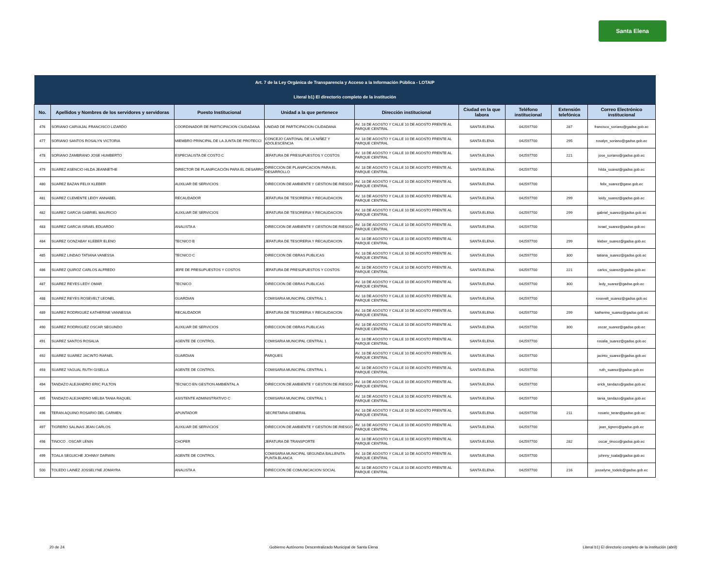Santa Elena
| Art. 7 de la Ley Orgánica de Transparencia y Acceso a la Información Pública - LOTAIP | | | | | | | | |
| --- | --- | --- | --- | --- | --- | --- | --- | --- |
| Literal b1) El directorio completo de la institución | | | | | | | | |
| No. | Apellidos y Nombres de los servidores y servidoras | Puesto Institucional | Unidad a la que pertenece | Dirección institucional | Ciudad en la que labora | Teléfono institucional | Extensión telefónica | Correo Electrónico institucional |
| 476 | SORIANO CARVAJAL FRANCISCO LIZARDO | COORDINADOR DE PARTICIPACION CIUDADANA | UNIDAD DE PARTICIPACION CIUDADANA | AV. 18 DE AGOSTO Y CALLE 10 DE AGOSTO FRENTE AL PARQUE CENTRAL | SANTA ELENA | 042597700 | 287 | francisco_soriano@gadse.gob.ec |
| 477 | SORIANO SANTOS ROSALYN VICTORIA | MIEMBRO PRINCIPAL DE LA JUNTA DE PROTECCI | CONCEJO CANTONAL DE LA NIÑEZ Y ADOLESCENCIA | AV. 18 DE AGOSTO Y CALLE 10 DE AGOSTO FRENTE AL PARQUE CENTRAL | SANTA ELENA | 042597700 | 295 | rosalyn_soriano@gadse.gob.ec |
| 478 | SORIANO ZAMBRANO JOSE HUMBERTO | ESPECIALISTA DE COSTO C | JEFATURA DE PRESUPUESTOS Y COSTOS | AV. 18 DE AGOSTO Y CALLE 10 DE AGOSTO FRENTE AL PARQUE CENTRAL | SANTA ELENA | 042597700 | 221 | jose_soriano@gadse.gob.ec |
| 479 | SUAREZ ASENCIO HILDA JEANNETHE | DIRECTOR DE PLANIFICACIÓN PARA EL DESARRO | DIRECCION DE PLANIFICACION PARA EL DESARROLLO | AV. 18 DE AGOSTO Y CALLE 10 DE AGOSTO FRENTE AL PARQUE CENTRAL | SANTA ELENA | 042597700 | | hilda_suarez@gadse.gob.ec |
| 480 | SUAREZ BAZAN FELIX KLEBER | AUXILIAR DE SERVICIOS | DIRECCION DE AMBIENTE Y GESTION DE RIESGO | AV. 18 DE AGOSTO Y CALLE 10 DE AGOSTO FRENTE AL PARQUE CENTRAL | SANTA ELENA | 042597700 | | felix_suarez@gase.gob.ec |
| 481 | SUAREZ CLEMENTE LEIDY ANNABEL | RECAUDADOR | JEFATURA DE TESORERIA Y RECAUDACION | AV. 18 DE AGOSTO Y CALLE 10 DE AGOSTO FRENTE AL PARQUE CENTRAL | SANTA ELENA | 042597700 | 299 | leidy_suarez@gadse.gob.ec |
| 482 | SUAREZ GARCIA GABRIEL MAURICIO | AUXILIAR DE SERVICIOS | JEFATURA DE TESORERIA Y RECAUDACION | AV. 18 DE AGOSTO Y CALLE 10 DE AGOSTO FRENTE AL PARQUE CENTRAL | SANTA ELENA | 042597700 | 299 | gabriel_suarez@gadse.gob.ec |
| 483 | SUAREZ GARCIA ISRAEL EDUARDO | ANALISTA A | DIRECCION DE AMBIENTE Y GESTION DE RIESGO | AV. 18 DE AGOSTO Y CALLE 10 DE AGOSTO FRENTE AL PARQUE CENTRAL | SANTA ELENA | 042597700 | | israel_suarez@gadse.gob.ec |
| 484 | SUAREZ GONZABAY KLEBER ELENO | TECNICO B | JEFATURA DE TESORERIA Y RECAUDACION | AV. 18 DE AGOSTO Y CALLE 10 DE AGOSTO FRENTE AL PARQUE CENTRAL | SANTA ELENA | 042597700 | 299 | kleber_suarez@gadse.gob.ec |
| 485 | SUAREZ LINDAO TATIANA VANESSA | TECNICO C | DIRECCION DE OBRAS PUBLICAS | AV. 18 DE AGOSTO Y CALLE 10 DE AGOSTO FRENTE AL PARQUE CENTRAL | SANTA ELENA | 042597700 | 300 | tatiana_suarez@gadse.gob.ec |
| 486 | SUAREZ QUIROZ CARLOS ALFREDO | JEFE DE PRESUPUESTOS Y COSTOS | JEFATURA DE PRESUPUESTOS Y COSTOS | AV. 18 DE AGOSTO Y CALLE 10 DE AGOSTO FRENTE AL PARQUE CENTRAL | SANTA ELENA | 042597700 | 221 | carlos_suarez@gadse.gob.ec |
| 487 | SUAREZ REYES LEDY OMAR | TECNICO | DIRECCION DE OBRAS PUBLICAS | AV. 18 DE AGOSTO Y CALLE 10 DE AGOSTO FRENTE AL PARQUE CENTRAL | SANTA ELENA | 042597700 | 300 | ledy_suarez@gadse.gob.ec |
| 488 | SUAREZ REYES ROSEVELT LEONEL | GUARDIAN | COMISARIA MUNICIPAL CENTRAL 1 | AV. 18 DE AGOSTO Y CALLE 10 DE AGOSTO FRENTE AL PARQUE CENTRAL | SANTA ELENA | 042597700 | | rosevelt_suarez@gadse.gob.ec |
| 489 | SUAREZ RODRIGUEZ KATHERINE VANNESSA | RECAUDADOR | JEFATURA DE TESORERIA Y RECAUDACION | AV. 18 DE AGOSTO Y CALLE 10 DE AGOSTO FRENTE AL PARQUE CENTRAL | SANTA ELENA | 042597700 | 299 | katherine_suarez@gadse.gob.ec |
| 490 | SUAREZ RODRIGUEZ OSCAR SEGUNDO | AUXILIAR DE SERVICIOS | DIRECCION DE OBRAS PUBLICAS | AV. 18 DE AGOSTO Y CALLE 10 DE AGOSTO FRENTE AL PARQUE CENTRAL | SANTA ELENA | 042597700 | 300 | oscar_suarez@gadse.gob.ec |
| 491 | SUAREZ SANTOS ROSALIA | AGENTE DE CONTROL | COMISARIA MUNICIPAL CENTRAL 1 | AV. 18 DE AGOSTO Y CALLE 10 DE AGOSTO FRENTE AL PARQUE CENTRAL | SANTA ELENA | 042597700 | | rosalia_suarez@gadse.gob.ec |
| 492 | SUAREZ SUAREZ JACINTO RAFAEL | GUARDIAN | PARQUES | AV. 18 DE AGOSTO Y CALLE 10 DE AGOSTO FRENTE AL PARQUE CENTRAL | SANTA ELENA | 042597700 | | jacinto_suarez@gadse.gob.ec |
| 493 | SUAREZ YAGUAL RUTH GISELLA | AGENTE DE CONTROL | COMISARIA MUNICIPAL CENTRAL 1 | AV. 18 DE AGOSTO Y CALLE 10 DE AGOSTO FRENTE AL PARQUE CENTRAL | SANTA ELENA | 042597700 | | ruth_suarez@gadse.gob.ec |
| 494 | TANDAZO ALEJANDRO ERIC FULTON | TECNICO EN GESTION AMBIENTAL A | DIRECCION DE AMBIENTE Y GESTION DE RIESGO | AV. 18 DE AGOSTO Y CALLE 10 DE AGOSTO FRENTE AL PARQUE CENTRAL | SANTA ELENA | 042597700 | | erick_tandazo@gadse.gob.ec |
| 495 | TANDAZO ALEJANDRO MELBA TANIA RAQUEL | ASISTENTE ADMINISTRATIVO C | COMISARIA MUNICIPAL CENTRAL 1 | AV. 18 DE AGOSTO Y CALLE 10 DE AGOSTO FRENTE AL PARQUE CENTRAL | SANTA ELENA | 042597700 | | tania_tandazo@gadse.gob.ec |
| 496 | TERAN AQUINO ROSARIO DEL CARMEN | APUNTADOR | SECRETARIA GENERAL | AV. 18 DE AGOSTO Y CALLE 10 DE AGOSTO FRENTE AL PARQUE CENTRAL | SANTA ELENA | 042597700 | 211 | rosario_teran@gadse.gob.ec |
| 497 | TIGRERO SALINAS JEAN CARLOS | AUXILIAR DE SERVICIOS | DIRECCION DE AMBIENTE Y GESTION DE RIESGO | AV. 18 DE AGOSTO Y CALLE 10 DE AGOSTO FRENTE AL PARQUE CENTRAL | SANTA ELENA | 042597700 | | jean_tigrero@gadse.gob.ec |
| 498 | TINOCO . OSCAR LENIN | CHOFER | JEFATURA DE TRANSPORTE | AV. 18 DE AGOSTO Y CALLE 10 DE AGOSTO FRENTE AL PARQUE CENTRAL | SANTA ELENA | 042597700 | 282 | oscar_tinoco@gadse.gob.ec |
| 499 | TOALA SEGUICHE JOHNNY DARWIN | AGENTE DE CONTROL | COMISARIA MUNICIPAL SEGUNDA BALLENITA-PUNTA BLANCA | AV. 18 DE AGOSTO Y CALLE 10 DE AGOSTO FRENTE AL PARQUE CENTRAL | SANTA ELENA | 042597700 | | johnny_toala@gadse.gob.ec |
| 500 | TOLEDO LAINEZ JOSSELYNE JOMAYRA | ANALISTA A | DIRECCION DE COMUNICACION SOCIAL | AV. 18 DE AGOSTO Y CALLE 10 DE AGOSTO FRENTE AL PARQUE CENTRAL | SANTA ELENA | 042597700 | 216 | josselyne_todelo@gadse.gob.ec |
20 de 24 Gobierno Autónomo Descentralizado Municipal de Santa Elena Literal b1) El directorio completo de la institución (abril)